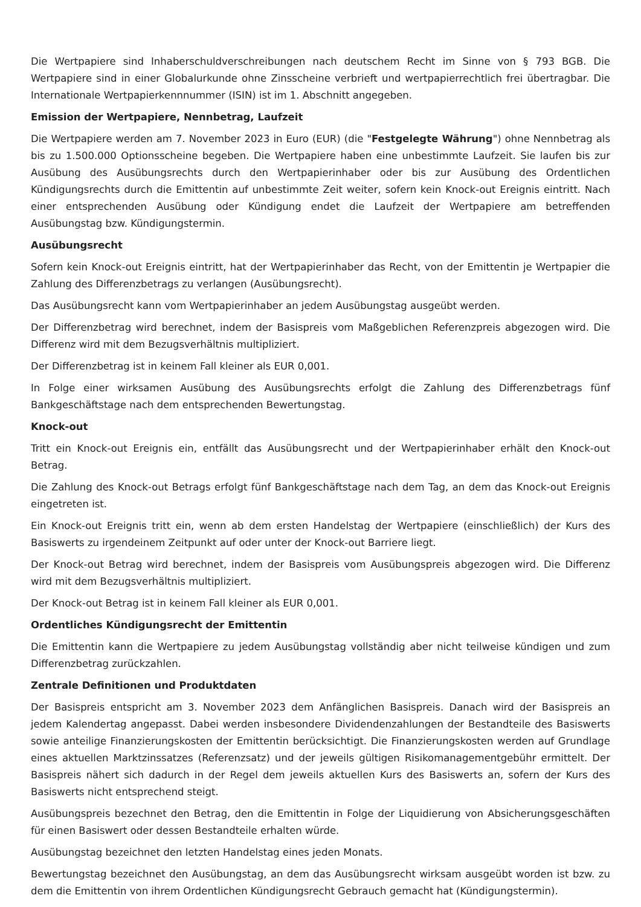Die Wertpapiere sind Inhaberschuldverschreibungen nach deutschem Recht im Sinne von § 793 BGB. Die Wertpapiere sind in einer Globalurkunde ohne Zinsscheine verbrieft und wertpapierrechtlich frei übertragbar. Die Internationale Wertpapierkennnummer (ISIN) ist im 1. Abschnitt angegeben.
Emission der Wertpapiere, Nennbetrag, Laufzeit
Die Wertpapiere werden am 7. November 2023 in Euro (EUR) (die "Festgelegte Währung") ohne Nennbetrag als bis zu 1.500.000 Optionsscheine begeben. Die Wertpapiere haben eine unbestimmte Laufzeit. Sie laufen bis zur Ausübung des Ausübungsrechts durch den Wertpapierinhaber oder bis zur Ausübung des Ordentlichen Kündigungsrechts durch die Emittentin auf unbestimmte Zeit weiter, sofern kein Knock-out Ereignis eintritt. Nach einer entsprechenden Ausübung oder Kündigung endet die Laufzeit der Wertpapiere am betreffenden Ausübungstag bzw. Kündigungstermin.
Ausübungsrecht
Sofern kein Knock-out Ereignis eintritt, hat der Wertpapierinhaber das Recht, von der Emittentin je Wertpapier die Zahlung des Differenzbetrags zu verlangen (Ausübungsrecht).
Das Ausübungsrecht kann vom Wertpapierinhaber an jedem Ausübungstag ausgeübt werden.
Der Differenzbetrag wird berechnet, indem der Basispreis vom Maßgeblichen Referenzpreis abgezogen wird. Die Differenz wird mit dem Bezugsverhältnis multipliziert.
Der Differenzbetrag ist in keinem Fall kleiner als EUR 0,001.
In Folge einer wirksamen Ausübung des Ausübungsrechts erfolgt die Zahlung des Differenzbetrags fünf Bankgeschäftstage nach dem entsprechenden Bewertungstag.
Knock-out
Tritt ein Knock-out Ereignis ein, entfällt das Ausübungsrecht und der Wertpapierinhaber erhält den Knock-out Betrag.
Die Zahlung des Knock-out Betrags erfolgt fünf Bankgeschäftstage nach dem Tag, an dem das Knock-out Ereignis eingetreten ist.
Ein Knock-out Ereignis tritt ein, wenn ab dem ersten Handelstag der Wertpapiere (einschließlich) der Kurs des Basiswerts zu irgendeinem Zeitpunkt auf oder unter der Knock-out Barriere liegt.
Der Knock-out Betrag wird berechnet, indem der Basispreis vom Ausübungspreis abgezogen wird. Die Differenz wird mit dem Bezugsverhältnis multipliziert.
Der Knock-out Betrag ist in keinem Fall kleiner als EUR 0,001.
Ordentliches Kündigungsrecht der Emittentin
Die Emittentin kann die Wertpapiere zu jedem Ausübungstag vollständig aber nicht teilweise kündigen und zum Differenzbetrag zurückzahlen.
Zentrale Definitionen und Produktdaten
Der Basispreis entspricht am 3. November 2023 dem Anfänglichen Basispreis. Danach wird der Basispreis an jedem Kalendertag angepasst. Dabei werden insbesondere Dividendenzahlungen der Bestandteile des Basiswerts sowie anteilige Finanzierungskosten der Emittentin berücksichtigt. Die Finanzierungskosten werden auf Grundlage eines aktuellen Marktzinssatzes (Referenzsatz) und der jeweils gültigen Risikomanagementgebühr ermittelt. Der Basispreis nähert sich dadurch in der Regel dem jeweils aktuellen Kurs des Basiswerts an, sofern der Kurs des Basiswerts nicht entsprechend steigt.
Ausübungspreis bezechnet den Betrag, den die Emittentin in Folge der Liquidierung von Absicherungsgeschäften für einen Basiswert oder dessen Bestandteile erhalten würde.
Ausübungstag bezeichnet den letzten Handelstag eines jeden Monats.
Bewertungstag bezeichnet den Ausübungstag, an dem das Ausübungsrecht wirksam ausgeübt worden ist bzw. zu dem die Emittentin von ihrem Ordentlichen Kündigungsrecht Gebrauch gemacht hat (Kündigungstermin).